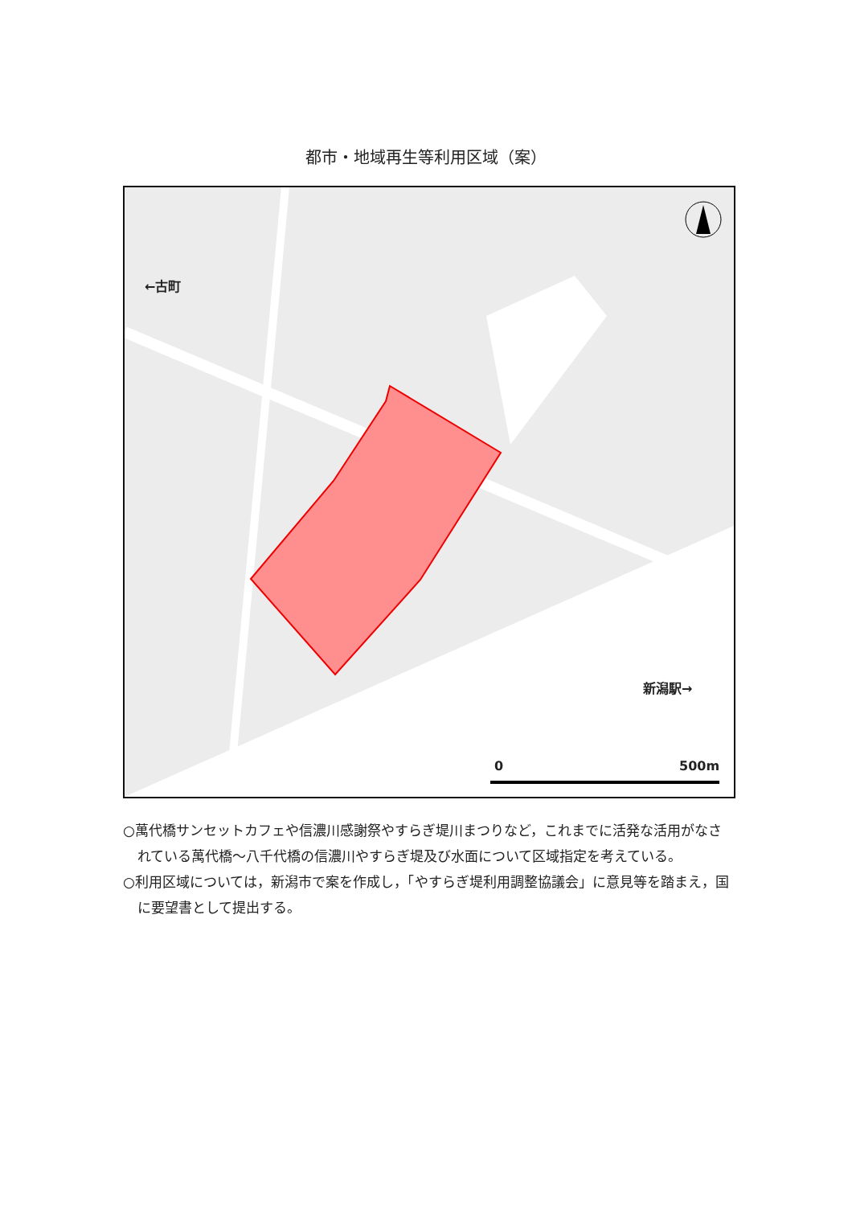都市・地域再生等利用区域（案）
←古町
新潟駅→
0 500m
○萬代橋サンセットカフェや信濃川感謝祭やすらぎ堤川まつりなど，これまでに活発な活用がなされている萬代橋～八千代橋の信濃川やすらぎ堤及び水面について区域指定を考えている。
○利用区域については，新潟市で案を作成し，「やすらぎ堤利用調整協議会」に意見等を踏まえ，国に要望書として提出する。